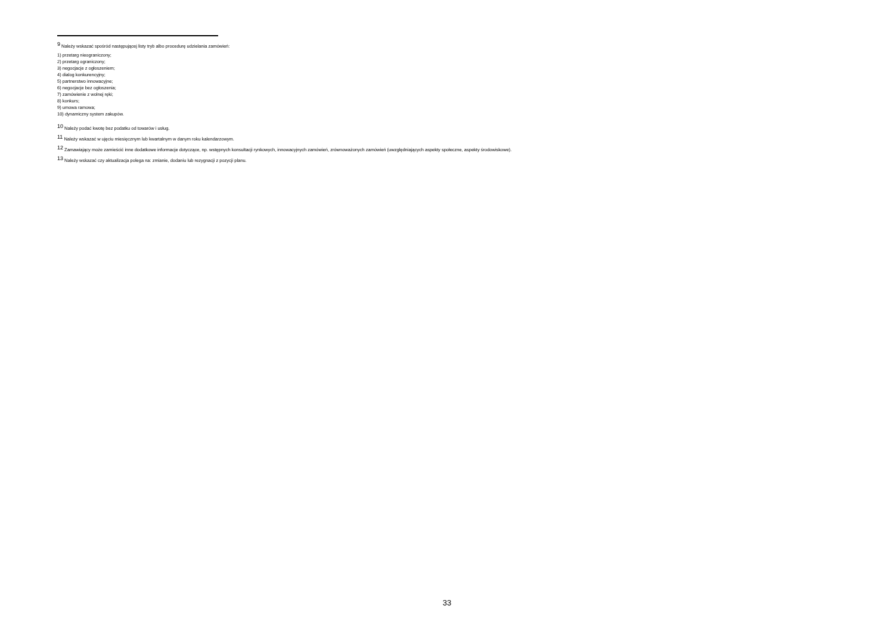<sup>9</sup> Należy wskazać spośród następującej listy tryb albo procedurę udzielania zamówień:
1) przetarg nieograniczony;
2) przetarg ograniczony;
3) negocjacje z ogłoszeniem;
4) dialog konkurencyjny;
5) partnerstwo innowacyjne;
6) negocjacje bez ogłoszenia;
7) zamówienie z wolnej ręki;
8) konkurs;
9) umowa ramowa;
10) dynamiczny system zakupów.
<sup>10</sup> Należy podać kwotę bez podatku od towarów i usług.
<sup>11</sup> Należy wskazać w ujęciu miesięcznym lub kwartalnym w danym roku kalendarzowym.
<sup>12</sup> Zamawiający może zamieścić inne dodatkowe informacje dotyczące, np. wstępnych konsultacji rynkowych, innowacyjnych zamówień, zrównoważonych zamówień (uwzględniających aspekty społeczne, aspekty środowiskowe).
<sup>13</sup> Należy wskazać czy aktualizacja polega na: zmianie, dodaniu lub rezygnacji z pozycji planu.
33